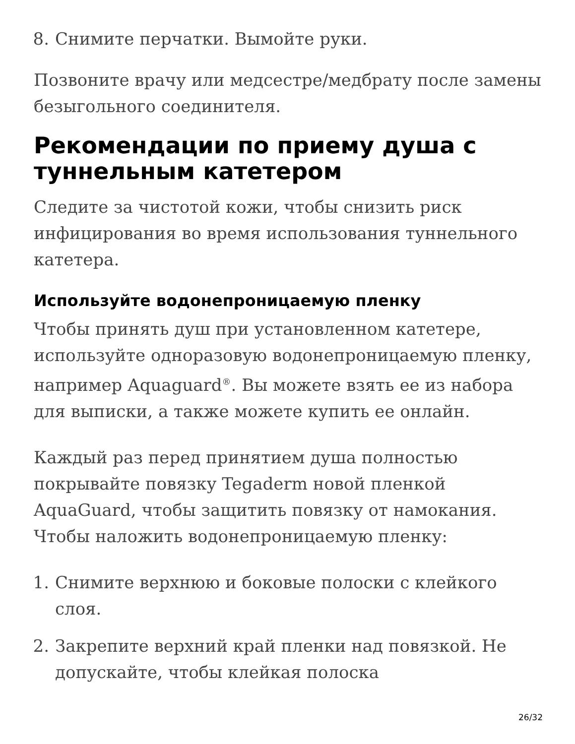8. Снимите перчатки. Вымойте руки.
Позвоните врачу или медсестре/медбрату после замены безыгольного соединителя.
Рекомендации по приему душа с туннельным катетером
Следите за чистотой кожи, чтобы снизить риск инфицирования во время использования туннельного катетера.
Используйте водонепроницаемую пленку
Чтобы принять душ при установленном катетере, используйте одноразовую водонепроницаемую пленку, например Aquaguard<sup>®</sup>. Вы можете взять ее из набора для выписки, а также можете купить ее онлайн.
Каждый раз перед принятием душа полностью покрывайте повязку Tegaderm новой пленкой AquaGuard, чтобы защитить повязку от намокания. Чтобы наложить водонепроницаемую пленку:
1. Снимите верхнюю и боковые полоски с клейкого слоя.
2. Закрепите верхний край пленки над повязкой. Не допускайте, чтобы клейкая полоска
26/32